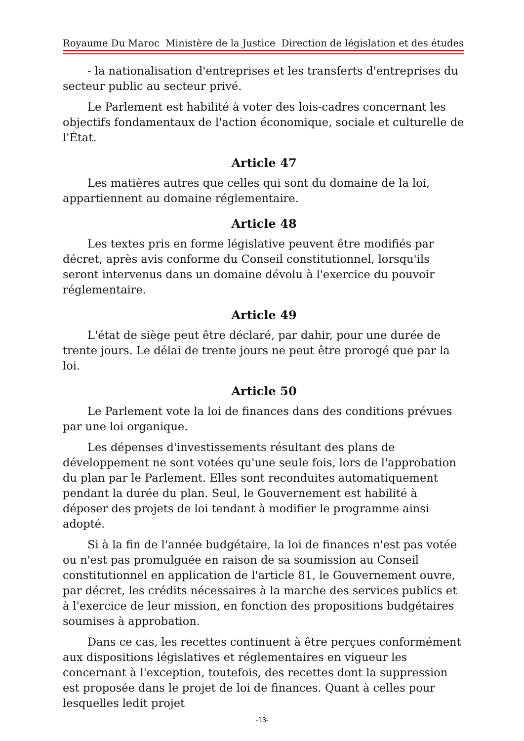Royaume Du Maroc Ministère de la Justice Direction de législation et des études
- la nationalisation d'entreprises et les transferts d'entreprises du secteur public au secteur privé.
Le Parlement est habilité à voter des lois-cadres concernant les objectifs fondamentaux de l'action économique, sociale et culturelle de l'État.
Article 47
Les matières autres que celles qui sont du domaine de la loi, appartiennent au domaine réglementaire.
Article 48
Les textes pris en forme législative peuvent être modifiés par décret, après avis conforme du Conseil constitutionnel, lorsqu'ils seront intervenus dans un domaine dévolu à l'exercice du pouvoir réglementaire.
Article 49
L'état de siège peut être déclaré, par dahir, pour une durée de trente jours. Le délai de trente jours ne peut être prorogé que par la loi.
Article 50
Le Parlement vote la loi de finances dans des conditions prévues par une loi organique.
Les dépenses d'investissements résultant des plans de développement ne sont votées qu'une seule fois, lors de l'approbation du plan par le Parlement. Elles sont reconduites automatiquement pendant la durée du plan. Seul, le Gouvernement est habilité à déposer des projets de loi tendant à modifier le programme ainsi adopté.
Si à la fin de l'année budgétaire, la loi de finances n'est pas votée ou n'est pas promulguée en raison de sa soumission au Conseil constitutionnel en application de l'article 81, le Gouvernement ouvre, par décret, les crédits nécessaires à la marche des services publics et à l'exercice de leur mission, en fonction des propositions budgétaires soumises à approbation.
Dans ce cas, les recettes continuent à être perçues conformément aux dispositions législatives et réglementaires en vigueur les concernant à l'exception, toutefois, des recettes dont la suppression est proposée dans le projet de loi de finances. Quant à celles pour lesquelles ledit projet
-13-